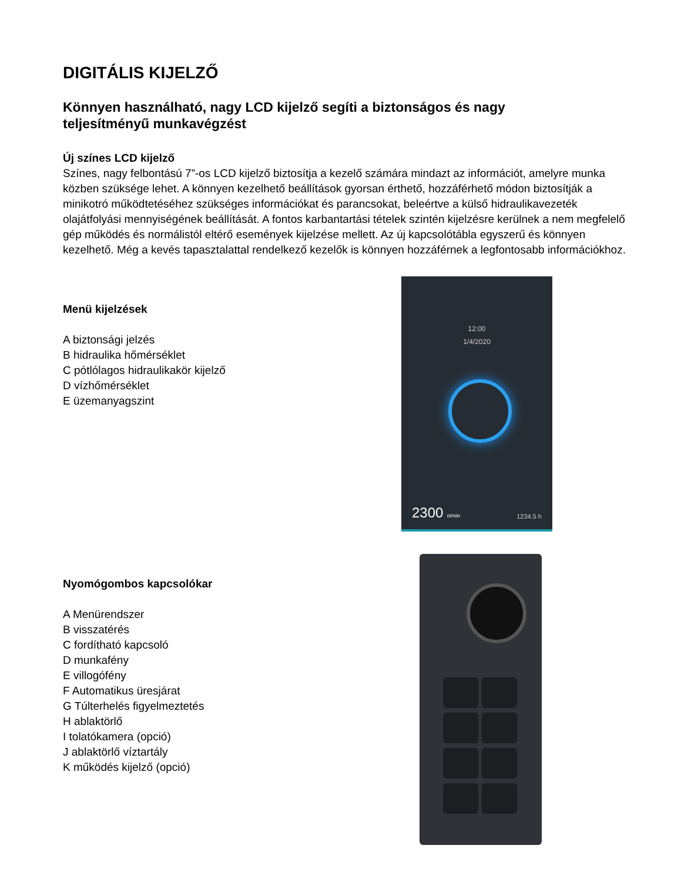DIGITÁLIS KIJELZŐ
Könnyen használható, nagy LCD kijelző segíti a biztonságos és nagy teljesítményű munkavégzést
Új színes LCD kijelző
Színes, nagy felbontású 7”-os LCD kijelző biztosítja a kezelő számára mindazt az információt, amelyre munka közben szüksége lehet. A könnyen kezelhető beállítások gyorsan érthető, hozzáférhető módon biztosítják a minikotró működtetéséhez szükséges információkat és parancsokat, beleértve a külső hidraulikavezeték olajátfolyási mennyiségének beállítását. A fontos karbantartási tételek szintén kijelzésre kerülnek a nem megfelelő gép működés és normálistól eltérő események kijelzése mellett. Az új kapcsolótábla egyszerű és könnyen kezelhető. Még a kevés tapasztalattal rendelkező kezelők is könnyen hozzáférnek a legfontosabb információkhoz.
Menü kijelzések
A biztonsági jelzés
B hidraulika hőmérséklet
C pótlólagos hidraulikakör kijelző
D vízhőmérséklet
E üzemanyagszint
12:00
1/4/2020
2300 n/min 1234.5 h
Nyomógombos kapcsolókar
A Menürendszer
B visszatérés
C fordítható kapcsoló
D munkafény
E villogófény
F Automatikus üresjárat
G Túlterhelés figyelmeztetés
H ablaktörlő
I tolatókamera (opció)
J ablaktörlő víztartály
K működés kijelző (opció)